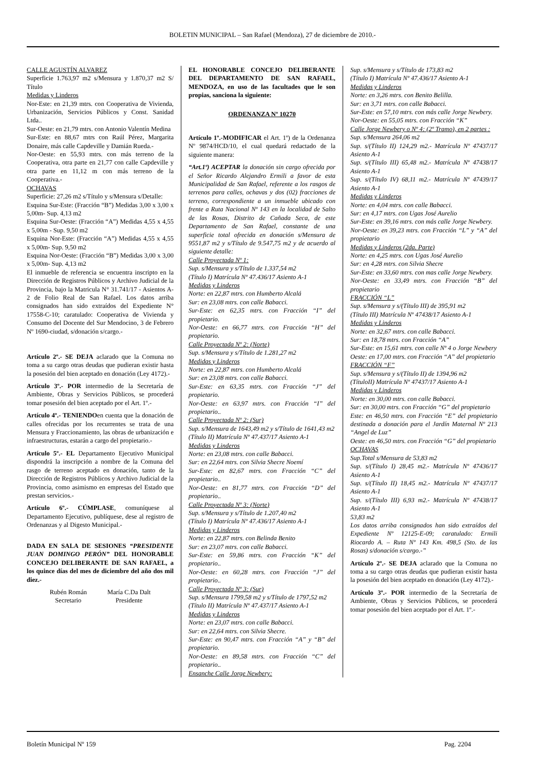BOLETIN MUNICIPAL – San Rafael (Mendoza), 27 de diciembre de 2010.-
CALLE AGUSTÍN ALVAREZ
Superficie 1.763,97 m2 s/Mensura y 1.870,37 m2 S/ Título
Medidas y Linderos
Nor-Este: en 21,39 mtrs. con Cooperativa de Vivienda, Urbanización, Servicios Públicos y Const. Sanidad Ltda..
Sur-Oeste: en 21,79 mtrs. con Antonio Valentín Medina
Sur-Este: en 88,67 mtrs con Raúl Pérez, Margarita Donaire, más calle Capdeville y Damián Rueda.-
Nor-Oeste: en 55,93 mtrs. con más terreno de la Cooperativa, otra parte en 21,77 con calle Capdeville y otra parte en 11,12 m con más terreno de la Cooperativa.-
OCHAVAS
Superficie: 27,26 m2 s/Título y s/Mensura s/Detalle:
Esquina Sur-Este: (Fracción “B”) Medidas 3,00 x 3,00 x 5,00m- Sup. 4,13 m2
Esquina Sur-Oeste: (Fracción “A”) Medidas 4,55 x 4,55 x 5,00m - Sup. 9,50 m2
Esquina Nor-Este: (Fracción “A”) Medidas 4,55 x 4,55 x 5,00m- Sup. 9,50 m2
Esquina Nor-Oeste: (Fracción “B”) Medidas 3,00 x 3,00 x 5,00m- Sup. 4,13 m2
El inmueble de referencia se encuentra inscripto en la Dirección de Registros Públicos y Archivo Judicial de la Provincia, bajo la Matricula N° 31.741/17 - Asientos A-2 de Folio Real de San Rafael. Los datos arriba consignados han sido extraídos del Expediente N° 17558-C-10; caratulado: Cooperativa de Vivienda y Consumo del Docente del Sur Mendocino, 3 de Febrero Nº 1690-ciudad, s/donación s/cargo.-
Artículo 2º.- SE DEJA aclarado que la Comuna no toma a su cargo otras deudas que pudieran existir hasta la posesión del bien aceptado en donación (Ley 4172).-
Artículo 3º.- POR intermedio de la Secretaría de Ambiente, Obras y Servicios Públicos, se procederá tomar posesión del bien aceptado por el Art. 1º.-
Artículo 4º.- TENIENDOen cuenta que la donación de calles ofrecidas por los recurrentes se trata de una Mensura y Fraccionamiento, las obras de urbanización e infraestructuras, estarán a cargo del propietario.-
Artículo 5º.- EL Departamento Ejecutivo Municipal dispondrá la inscripción a nombre de la Comuna del rasgo de terreno aceptado en donación, tanto de la Dirección de Registros Públicos y Archivo Judicial de la Provincia, como asimismo en empresas del Estado que prestan servicios.-
Artículo 6º.- CÚMPLASE, comuníquese al Departamento Ejecutivo, publíquese, dese al registro de Ordenanzas y al Digesto Municipal.-
DADA EN SALA DE SESIONES “PRESIDENTE JUAN DOMINGO PERÓN” DEL HONORABLE CONCEJO DELIBERANTE DE SAN RAFAEL, a los quince días del mes de diciembre del año dos mil diez.-
Rubén Román
Secretario
María C.Da Dalt
Presidente
EL HONORABLE CONCEJO DELIBERANTE DEL DEPARTAMENTO DE SAN RAFAEL, MENDOZA, en uso de las facultades que le son propias, sanciona la siguiente:
ORDENANZA Nº 10270
Artículo 1º.-MODIFICAR el Art. 1º) de la Ordenanza Nº 9874/HCD/10, el cual quedará redactado de la siguiente manera:
“Art.1º) ACEPTAR la donación sin cargo ofrecida por el Señor Ricardo Alejandro Ermili a favor de esta Municipalidad de San Rafael, referente a los rasgos de terrenos para calles, ochavas y dos (02) fracciones de terreno, correspondiente a un inmueble ubicado con frente a Ruta Nacional Nº 143 en la localidad de Salto de las Rosas, Distrito de Cañada Seca, de este Departamento de San Rafael, constante de una superficie total ofrecida en donación s/Mensura de 9551,87 m2 y s/Título de 9.547,75 m2 y de acuerdo al siguiente detalle:
Calle Proyectada Nº 1:
Sup. s/Mensura y s/Título de 1.337,54 m2
(Título I) Matrícula Nº 47.436/17 Asiento A-1
Medidas y Linderos
Norte: en 22,87 mtrs. con Humberto Alcalá
Sur: en 23,08 mtrs. con calle Babacci.
Sur-Este: en 62,35 mtrs. con Fracción “I” del propietario.
Nor-Oeste: en 66,77 mtrs. con Fracción “H” del propietario.
Calle Proyectada Nº 2: (Norte)
Sup. s/Mensura y s/Título de 1.281,27 m2
Medidas y Linderos
Norte: en 22,87 mtrs. con Humberto Alcalá
Sur: en 23,08 mtrs. con calle Babacci.
Sur-Este: en 63,35 mtrs. con Fracción “J” del propietario.
Nor-Oeste: en 63,97 mtrs. con Fracción “I” del propietario..
Calle Proyectada Nº 2: (Sur)
Sup. s/Mensura de 1643,49 m2 y s/Título de 1641,43 m2
(Título II) Matrícula Nº 47.437/17 Asiento A-1
Medidas y Linderos
Norte: en 23,08 mtrs. con calle Babacci.
Sur: en 22,64 mtrs. con Silvia Shecre Noemí
Sur-Este: en 82,67 mtrs. con Fracción “C” del propietario..
Nor-Oeste: en 81,77 mtrs. con Fracción “D” del propietario..
Calle Proyectada Nº 3: (Norte)
Sup. s/Mensura y s/Título de 1.207,40 m2
(Título I) Matrícula Nº 47.436/17 Asiento A-1
Medidas y Linderos
Norte: en 22,87 mtrs. con Belinda Benito
Sur: en 23,07 mtrs. con calle Babacci.
Sur-Este: en 59,86 mtrs. con Fracción “K” del propietario..
Nor-Oeste: en 60,28 mtrs. con Fracción “J” del propietario..
Calle Proyectada Nº 3: (Sur)
Sup. s/Mensura 1799,58 m2 y s/Título de 1797,52 m2
(Título II) Matrícula Nº 47.437/17 Asiento A-1
Medidas y Linderos
Norte: en 23,07 mtrs. con calle Babacci.
Sur: en 22,64 mtrs. con Silvia Shecre.
Sur-Este: en 90,47 mtrs. con Fracción “A” y “B” del propietario.
Nor-Oeste: en 89,58 mtrs. con Fracción “C” del propietario..
Ensanche Calle Jorge Newbery:
Sup. s/Mensura y s/Título de 173,83 m2
(Título I) Matrícula Nº 47.436/17 Asiento A-1
Medidas y Linderos
Norte: en 3,26 mtrs. con Benito Belilla.
Sur: en 3,71 mtrs. con calle Babacci.
Sur-Este: en 57,10 mtrs. con más calle Jorge Newbery.
Nor-Oeste: en 55,05 mtrs. con Fracción “K”
Calle Jorge Newbery o Nº 4: (2º Tramo), en 2 partes :
Sup. s/Mensura 264,06 m2
Sup. s/(Título II) 124,29 m2.- Matrícula Nº 47437/17 Asiento A-1
Sup. s/(Título III) 65,48 m2.- Matrícula Nº 47438/17 Asiento A-1
Sup. s/(Título IV) 68,11 m2.- Matrícula Nº 47439/17 Asiento A-1
Medidas y Linderos
Norte: en 4,04 mtrs. con calle Babacci.
Sur: en 4,17 mtrs. con Ugas José Aurelio
Sur-Este: en 39,16 mtrs. con más calle Jorge Newbery.
Nor-Oeste: en 39,23 mtrs. con Fracción “L” y “A” del propietario
Medidas y Linderos (2da. Parte)
Norte: en 4,25 mtrs. con Ugas José Aurelio
Sur: en 4,28 mtrs. con Silvia Shecre
Sur-Este: en 33,60 mtrs. con mas calle Jorge Newbery.
Nor-Oeste: en 33,49 mtrs. con Fracción “B” del propietario
FRACCIÓN “L”
Sup. s/Mensura y s/(Título III) de 395,91 m2
(Título III) Matrícula Nº 47438/17 Asiento A-1
Medidas y Linderos
Norte: en 32,67 mtrs. con calle Babacci.
Sur: en 18,78 mtrs. con Fracción “A”
Sur-Este: en 15,61 mtrs. con calle Nº 4 o Jorge Newbery
Oeste: en 17,00 mtrs. con Fracción “A” del propietario
FRACCIÓN “F”
Sup. s/Mensura y s/(Título II) de 1394,96 m2
(TítuloII) Matrícula Nº 47437/17 Asiento A-1
Medidas y Linderos
Norte: en 30,00 mtrs. con calle Babacci.
Sur: en 30,00 mtrs. con Fracción “G” del propietario
Este: en 46,50 mtrs. con Fracción “E” del propietario destinada a donación para el Jardín Maternal Nº 213 “Angel de Luz”
Oeste: en 46,50 mtrs. con Fracción “G” del propietario
OCHAVAS
Sup.Total s/Mensura de 53,83 m2
Sup. s/(Título I) 28,45 m2.- Matrícula Nº 47436/17 Asiento A-1
Sup. s/(Título II) 18,45 m2.- Matrícula Nº 47437/17 Asiento A-1
Sup. s/(Título III) 6,93 m2.- Matrícula Nº 47438/17 Asiento A-1
53,83 m2
Los datos arriba consignados han sido extraídos del Expediente Nº 12125-E-09; caratulado: Ermili Riocardo A. – Ruta Nº 143 Km. 498,5 (Sto. de las Rosas) s/donación s/cargo.-”
Artículo 2º.- SE DEJA aclarado que la Comuna no toma a su cargo otras deudas que pudieran existir hasta la posesión del bien aceptado en donación (Ley 4172).-
Artículo 3º.- POR intermedio de la Secretaría de Ambiente, Obras y Servicios Públicos, se procederá tomar posesión del bien aceptado por el Art. 1º.-
Boletín Municipal Nº 159 Pag. 2204